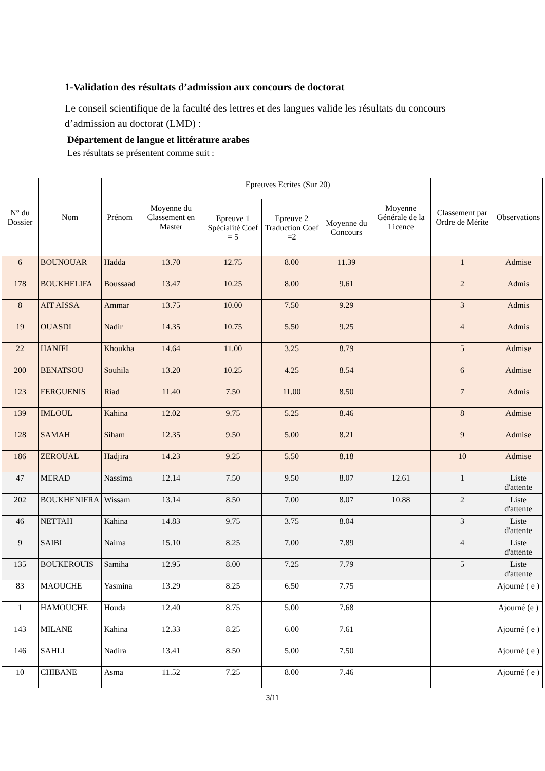1-Validation des résultats d’admission aux concours de doctorat
Le conseil scientifique de la faculté des lettres et des langues valide les résultats du concours d’admission au doctorat (LMD) :
Département de langue et littérature arabes
Les résultats se présentent comme suit :
| N° du Dossier | Nom | Prénom | Moyenne du Classement en Master | Epreuves Ecrites (Sur 20) | | | Moyenne Générale de la Licence | Classement par Ordre de Mérite | Observations |
| --- | --- | --- | --- | --- | --- | --- | --- | --- | --- |
| | | | | Epreuve 1 Spécialité Coef = 5 | Epreuve 2 Traduction Coef =2 | Moyenne du Concours | | | |
| 6 | BOUNOUAR | Hadda | 13.70 | 12.75 | 8.00 | 11.39 | | 1 | Admise |
| 178 | BOUKHELIFA | Boussaad | 13.47 | 10.25 | 8.00 | 9.61 | | 2 | Admis |
| 8 | AIT AISSA | Ammar | 13.75 | 10.00 | 7.50 | 9.29 | | 3 | Admis |
| 19 | OUASDI | Nadir | 14.35 | 10.75 | 5.50 | 9.25 | | 4 | Admis |
| 22 | HANIFI | Khoukha | 14.64 | 11.00 | 3.25 | 8.79 | | 5 | Admise |
| 200 | BENATSOU | Souhila | 13.20 | 10.25 | 4.25 | 8.54 | | 6 | Admise |
| 123 | FERGUENIS | Riad | 11.40 | 7.50 | 11.00 | 8.50 | | 7 | Admis |
| 139 | IMLOUL | Kahina | 12.02 | 9.75 | 5.25 | 8.46 | | 8 | Admise |
| 128 | SAMAH | Siham | 12.35 | 9.50 | 5.00 | 8.21 | | 9 | Admise |
| 186 | ZEROUAL | Hadjira | 14.23 | 9.25 | 5.50 | 8.18 | | 10 | Admise |
| 47 | MERAD | Nassima | 12.14 | 7.50 | 9.50 | 8.07 | 12.61 | 1 | Liste d'attente |
| 202 | BOUKHENIFRA | Wissam | 13.14 | 8.50 | 7.00 | 8.07 | 10.88 | 2 | Liste d'attente |
| 46 | NETTAH | Kahina | 14.83 | 9.75 | 3.75 | 8.04 | | 3 | Liste d'attente |
| 9 | SAIBI | Naima | 15.10 | 8.25 | 7.00 | 7.89 | | 4 | Liste d'attente |
| 135 | BOUKEROUIS | Samiha | 12.95 | 8.00 | 7.25 | 7.79 | | 5 | Liste d'attente |
| 83 | MAOUCHE | Yasmina | 13.29 | 8.25 | 6.50 | 7.75 | | | Ajourné ( e ) |
| 1 | HAMOUCHE | Houda | 12.40 | 8.75 | 5.00 | 7.68 | | | Ajourné (e ) |
| 143 | MILANE | Kahina | 12.33 | 8.25 | 6.00 | 7.61 | | | Ajourné ( e ) |
| 146 | SAHLI | Nadira | 13.41 | 8.50 | 5.00 | 7.50 | | | Ajourné ( e ) |
| 10 | CHIBANE | Asma | 11.52 | 7.25 | 8.00 | 7.46 | | | Ajourné ( e ) |
3/11